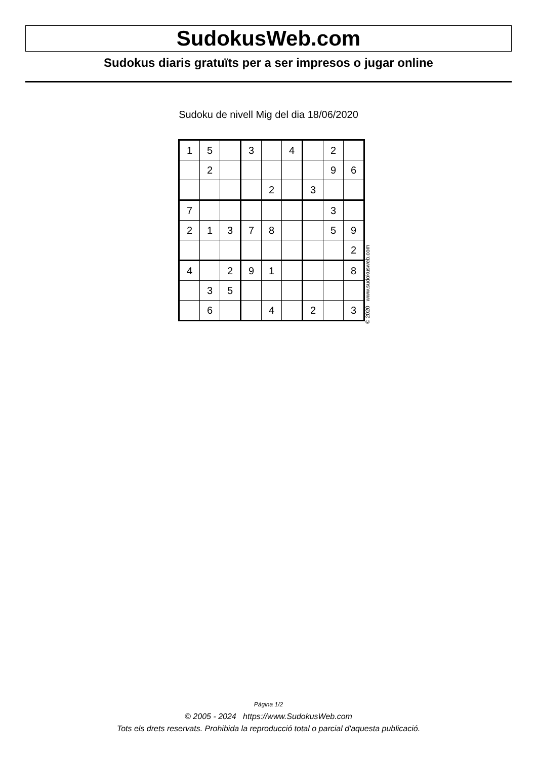SudokusWeb.com
Sudokus diaris gratuïts per a ser impresos o jugar online
Sudoku de nivell Mig del dia 18/06/2020
| 1 | 5 | | 3 | | 4 | | 2 | |
| | 2 | | | | | | 9 | 6 |
| | | | | 2 | | 3 | | |
| 7 | | | | | | | 3 | |
| 2 | 1 | 3 | 7 | 8 | | | 5 | 9 |
| | | | | | | | | 2 |
| 4 | | 2 | 9 | 1 | | | | 8 |
| | 3 | 5 | | | | | | |
| | 6 | | | 4 | | 2 | | 3 |
© 2020 www.sudokusweb.com
Pàgina 1/2
© 2005 - 2024 https://www.SudokusWeb.com
Tots els drets reservats. Prohibida la reproducció total o parcial d'aquesta publicació.